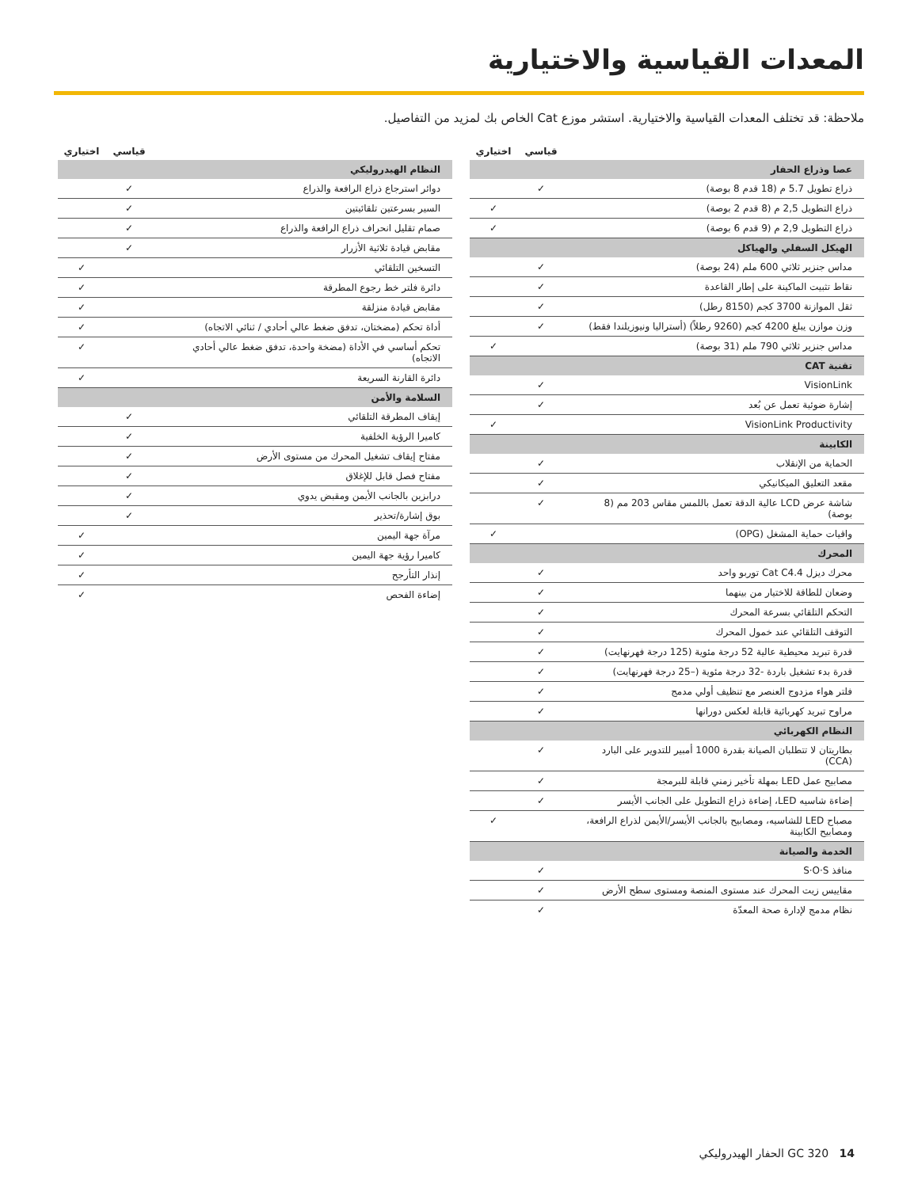المعدات القياسية والاختيارية
ملاحظة: قد تختلف المعدات القياسية والاختيارية. استشر موزع Cat الخاص بك لمزيد من التفاصيل.
| | قياسي | اختياري |
| --- | --- | --- |
| عصا وذراع الحفار | | |
| ذراع تطويل 5.7 م (18 قدم 8 بوصة) | ✓ | |
| ذراع التطويل 2,5 م (8 قدم 2 بوصة) | | ✓ |
| ذراع التطويل 2,9 م (9 قدم 6 بوصة) | | ✓ |
| الهيكل السفلي والهياكل | | |
| مداس جنزير ثلاثي 600 ملم (24 بوصة) | ✓ | |
| نقاط تثبيت الماكينة على إطار القاعدة | ✓ | |
| ثقل الموازنة 3700 كجم (8150 رطل) | ✓ | |
| وزن موازن يبلغ 4200 كجم (9260 رطلاً) (أستراليا ونيوزيلندا فقط) | ✓ | |
| مداس جنزير ثلاثي 790 ملم (31 بوصة) | | ✓ |
| تقنية CAT | | |
| VisionLink | ✓ | |
| إشارة ضوئية تعمل عن بُعد | ✓ | |
| VisionLink Productivity | | ✓ |
| الكابينة | | |
| الحماية من الإنقلاب | ✓ | |
| مقعد التعليق الميكانيكي | ✓ | |
| شاشة عرض LCD عالية الدقة تعمل باللمس مقاس 203 مم (8 بوصة) | ✓ | |
| واقيات حماية المشغل (OPG) | | ✓ |
| المحرك | | |
| محرك ديزل Cat C4.4 توربو واحد | ✓ | |
| وضعان للطاقة للاختيار من بينهما | ✓ | |
| التحكم التلقائي بسرعة المحرك | ✓ | |
| التوقف التلقائي عند خمول المحرك | ✓ | |
| قدرة تبريد محيطية عالية 52 درجة مئوية (125 درجة فهرنهايت) | ✓ | |
| قدرة بدء تشغيل باردة -32 درجة مئوية (–25 درجة فهرنهايت) | ✓ | |
| فلتر هواء مزدوج العنصر مع تنظيف أولي مدمج | ✓ | |
| مراوح تبريد كهربائية قابلة لعكس دورانها | ✓ | |
| النظام الكهربائي | | |
| بطاريتان لا تتطلبان الصيانة بقدرة 1000 أمبير للتدوير على البارد (CCA) | ✓ | |
| مصابيح عمل LED بمهلة تأخير زمني قابلة للبرمجة | ✓ | |
| إضاءة شاسيه LED، إضاءة ذراع التطويل على الجانب الأيسر | ✓ | |
| مصباح LED للشاسيه، ومصابيح بالجانب الأيسر/الأيمن لذراع الرافعة، ومصابيح الكابينة | | ✓ |
| الخدمة والصيانة | | |
| منافذ S·O·S | ✓ | |
| مقاييس زيت المحرك عند مستوى المنصة ومستوى سطح الأرض | ✓ | |
| نظام مدمج لإدارة صحة المعدّة | ✓ | |
| | قياسي | اختياري |
| --- | --- | --- |
| النظام الهيدروليكي | | |
| دوائر استرجاع ذراع الرافعة والذراع | ✓ | |
| السير بسرعتين تلقائيتين | ✓ | |
| صمام تقليل انحراف ذراع الرافعة والذراع | ✓ | |
| مقابض قيادة ثلاثية الأزرار | ✓ | |
| التسخين التلقائي | | ✓ |
| دائرة فلتر خط رجوع المطرقة | | ✓ |
| مقابض قيادة منزلقة | | ✓ |
| أداة تحكم (مضختان، تدفق ضغط عالي أحادي / ثنائي الاتجاه) | | ✓ |
| تحكم أساسي في الأداة (مضخة واحدة، تدفق ضغط عالي أحادي الاتجاه) | | ✓ |
| دائرة القارنة السريعة | | ✓ |
| السلامة والأمن | | |
| إيقاف المطرقة التلقائي | ✓ | |
| كاميرا الرؤية الخلفية | ✓ | |
| مفتاح إيقاف تشغيل المحرك من مستوى الأرض | ✓ | |
| مفتاح فصل قابل للإغلاق | ✓ | |
| درابزين بالجانب الأيمن ومقبض يدوي | ✓ | |
| بوق إشارة/تحذير | ✓ | |
| مرآة جهة اليمين | | ✓ |
| كاميرا رؤية جهة اليمين | | ✓ |
| إنذار التأرجح | | ✓ |
| إضاءة الفحص | | ✓ |
14 GC 320 الحفار الهيدروليكي